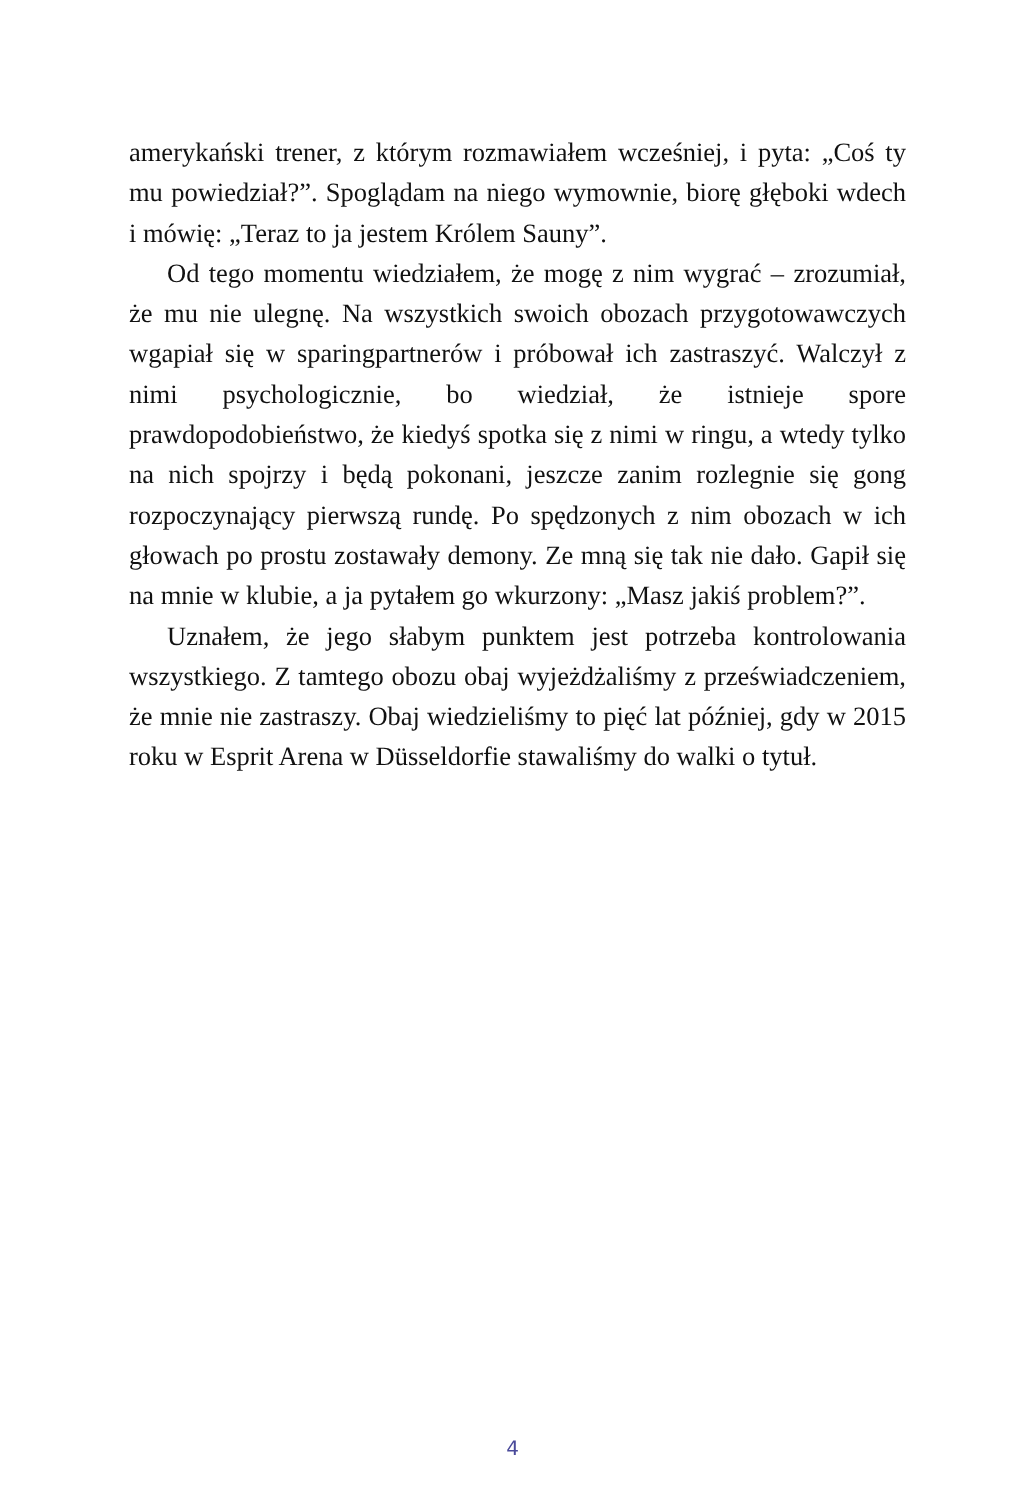amerykański trener, z którym rozmawiałem wcześniej, i pyta: „Coś ty mu powiedział?”. Spoglądam na niego wymownie, biorę głęboki wdech i mówię: „Teraz to ja jestem Królem Sauny”.
Od tego momentu wiedziałem, że mogę z nim wygrać – zrozumiał, że mu nie ulegnę. Na wszystkich swoich obozach przygotowawczych wgapiał się w sparingpartnerów i próbował ich zastraszyć. Walczył z nimi psychologicznie, bo wiedział, że istnieje spore prawdopodobieństwo, że kiedyś spotka się z nimi w ringu, a wtedy tylko na nich spojrzy i będą pokonani, jeszcze zanim rozlegnie się gong rozpoczynający pierwszą rundę. Po spędzonych z nim obozach w ich głowach po prostu zostawały demony. Ze mną się tak nie dało. Gapił się na mnie w klubie, a ja pytałem go wkurzony: „Masz jakiś problem?”.
Uznałem, że jego słabym punktem jest potrzeba kontrolowania wszystkiego. Z tamtego obozu obaj wyjeżdżaliśmy z przeświadczeniem, że mnie nie zastraszy. Obaj wiedzieliśmy to pięć lat później, gdy w 2015 roku w Esprit Arena w Düsseldorfie stawaliśmy do walki o tytuł.
4